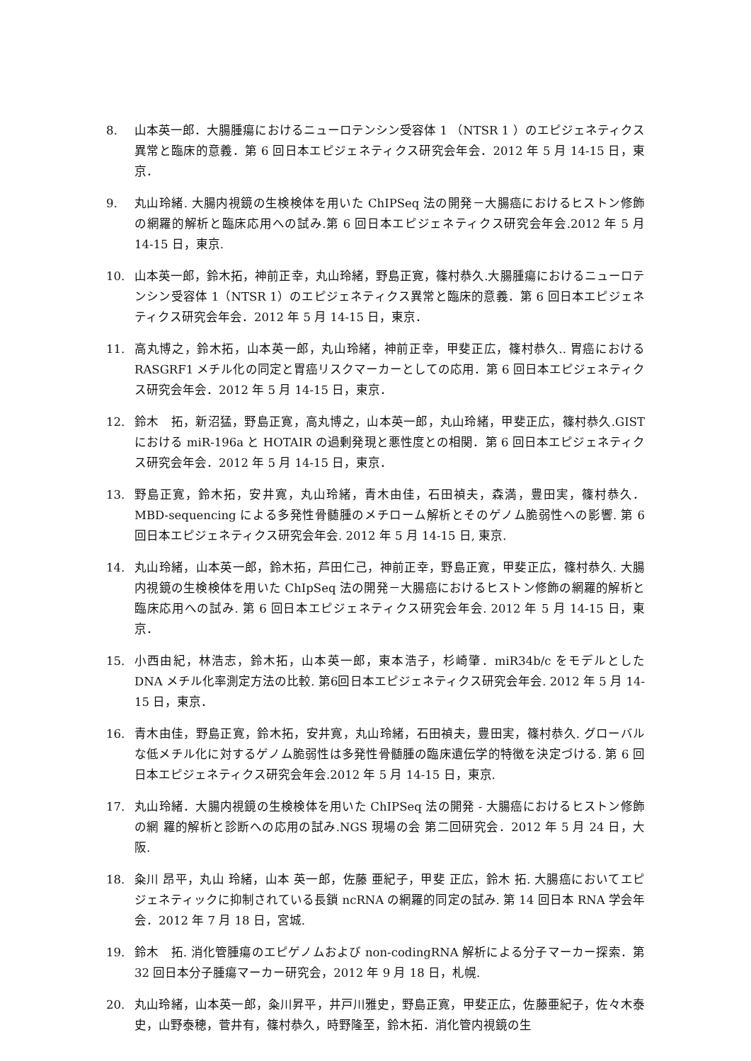8. 山本英一郎．大腸腫瘍におけるニューロテンシン受容体 1 （NTSR 1 ）のエピジェネティクス異常と臨床的意義．第 6 回日本エピジェネティクス研究会年会．2012 年 5 月 14-15 日，東京．
9. 丸山玲緒. 大腸内視鏡の生検検体を用いた ChIPSeq 法の開発－大腸癌におけるヒストン修飾の網羅的解析と臨床応用への試み.第 6 回日本エピジェネティクス研究会年会.2012 年 5 月 14-15 日，東京.
10. 山本英一郎，鈴木拓，神前正幸，丸山玲緒，野島正寛，篠村恭久.大腸腫瘍におけるニューロテンシン受容体 1（NTSR 1）のエピジェネティクス異常と臨床的意義．第 6 回日本エピジェネティクス研究会年会．2012 年 5 月 14-15 日，東京．
11. 高丸博之，鈴木拓，山本英一郎，丸山玲緒，神前正幸，甲斐正広，篠村恭久.. 胃癌における RASGRF1 メチル化の同定と胃癌リスクマーカーとしての応用．第 6 回日本エピジェネティクス研究会年会．2012 年 5 月 14-15 日，東京．
12. 鈴木　拓，新沼猛，野島正寛，高丸博之，山本英一郎，丸山玲緒，甲斐正広，篠村恭久.GIST における miR-196a と HOTAIR の過剰発現と悪性度との相関．第 6 回日本エピジェネティクス研究会年会．2012 年 5 月 14-15 日，東京．
13. 野島正寛，鈴木拓，安井寛，丸山玲緒，青木由佳，石田禎夫，森満，豊田実，篠村恭久．MBD-sequencing による多発性骨髄腫のメチローム解析とそのゲノム脆弱性への影響. 第 6 回日本エピジェネティクス研究会年会. 2012 年 5 月 14-15 日, 東京.
14. 丸山玲緒，山本英一郎，鈴木拓，芦田仁己，神前正幸，野島正寛，甲斐正広，篠村恭久. 大腸内視鏡の生検検体を用いた ChIpSeq 法の開発－大腸癌におけるヒストン修飾の網羅的解析と臨床応用への試み. 第 6 回日本エピジェネティクス研究会年会. 2012 年 5 月 14-15 日，東京．
15. 小西由紀，林浩志，鈴木拓，山本英一郎，東本浩子，杉崎肇．miR34b/c をモデルとした DNA メチル化率測定方法の比較. 第6回日本エピジェネティクス研究会年会. 2012 年 5 月 14-15 日，東京．
16. 青木由佳，野島正寛，鈴木拓，安井寛，丸山玲緒，石田禎夫，豊田実，篠村恭久. グローバルな低メチル化に対するゲノム脆弱性は多発性骨髄腫の臨床遺伝学的特徴を決定づける. 第 6 回日本エピジェネティクス研究会年会.2012 年 5 月 14-15 日，東京.
17. 丸山玲緒．大腸内視鏡の生検検体を用いた ChIPSeq 法の開発 - 大腸癌におけるヒストン修飾の網 羅的解析と診断への応用の試み.NGS 現場の会 第二回研究会．2012 年 5 月 24 日，大阪.
18. 粂川 昂平，丸山 玲緒，山本 英一郎，佐藤 亜紀子，甲斐 正広，鈴木 拓. 大腸癌においてエピジェネティックに抑制されている長鎖 ncRNA の網羅的同定の試み. 第 14 回日本 RNA 学会年会．2012 年 7 月 18 日，宮城.
19. 鈴木　拓. 消化管腫瘍のエピゲノムおよび non-codingRNA 解析による分子マーカー探索．第 32 回日本分子腫瘍マーカー研究会，2012 年 9 月 18 日，札幌.
20. 丸山玲緒，山本英一郎，粂川昇平，井戸川雅史，野島正寛，甲斐正広，佐藤亜紀子，佐々木泰史，山野泰穂，菅井有，篠村恭久，時野隆至，鈴木拓．消化管内視鏡の生